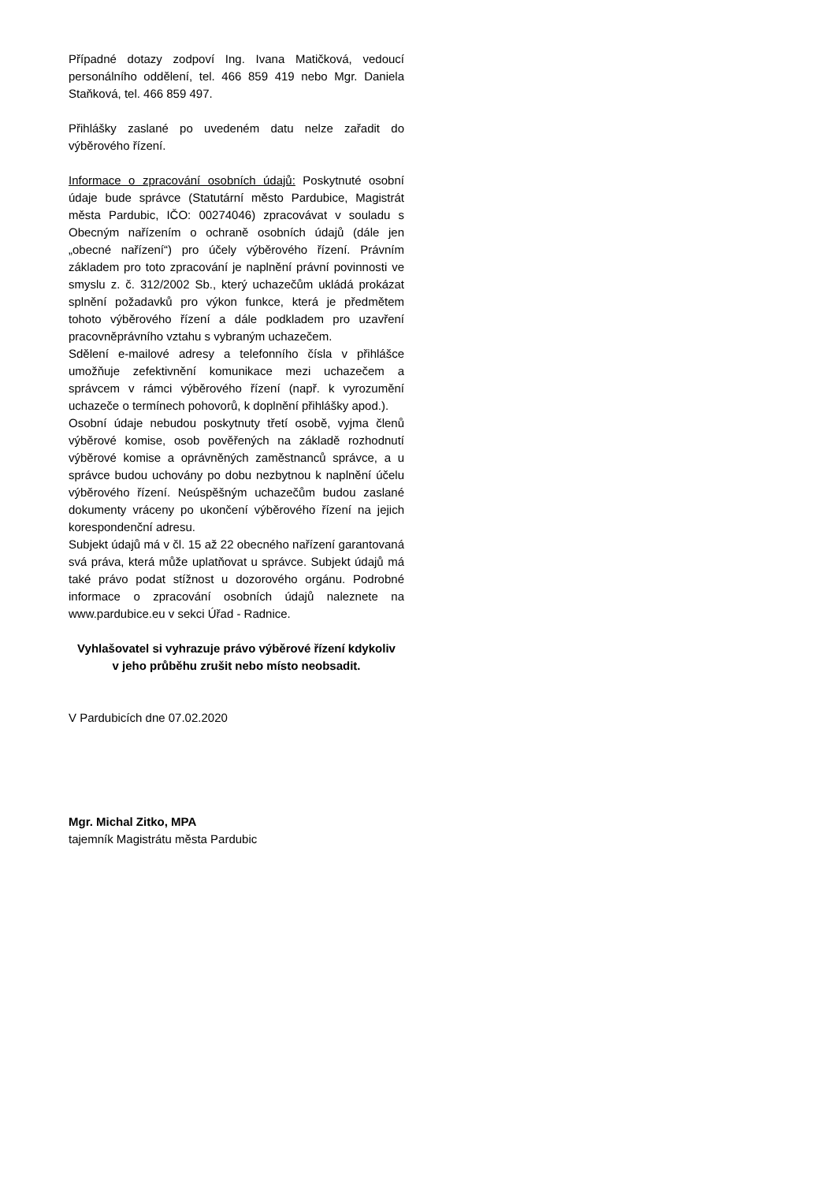Případné dotazy zodpoví Ing. Ivana Matičková, vedoucí personálního oddělení, tel. 466 859 419 nebo Mgr. Daniela Staňková, tel. 466 859 497.
Přihlášky zaslané po uvedeném datu nelze zařadit do výběrového řízení.
Informace o zpracování osobních údajů: Poskytnuté osobní údaje bude správce (Statutární město Pardubice, Magistrát města Pardubic, IČO: 00274046) zpracovávat v souladu s Obecným nařízením o ochraně osobních údajů (dále jen „obecné nařízení“) pro účely výběrového řízení. Právním základem pro toto zpracování je naplnění právní povinnosti ve smyslu z. č. 312/2002 Sb., který uchazečům ukládá prokázat splnění požadavků pro výkon funkce, která je předmětem tohoto výběrového řízení a dále podkladem pro uzavření pracovněprávního vztahu s vybraným uchazečem.
Sdělení e-mailové adresy a telefonního čísla v přihlášce umožňuje zefektivnění komunikace mezi uchazečem a správcem v rámci výběrového řízení (např. k vyrozumění uchazeče o termínech pohovorů, k doplnění přihlášky apod.).
Osobní údaje nebudou poskytnuty třetí osobě, vyjma členů výběrové komise, osob pověřených na základě rozhodnutí výběrové komise a oprávněných zaměstnanců správce, a u správce budou uchovány po dobu nezbytnou k naplnění účelu výběrového řízení. Neúspěšným uchazečům budou zaslané dokumenty vráceny po ukončení výběrového řízení na jejich korespondenční adresu.
Subjekt údajů má v čl. 15 až 22 obecného nařízení garantovaná svá práva, která může uplatňovat u správce. Subjekt údajů má také právo podat stížnost u dozorového orgánu. Podrobné informace o zpracování osobních údajů naleznete na www.pardubice.eu v sekci Úřad - Radnice.
Vyhlašovatel si vyhrazuje právo výběrové řízení kdykoliv
v jeho průběhu zrušit nebo místo neobsadit.
V Pardubicích dne 07.02.2020
Mgr. Michal Zitko, MPA
tajemník Magistrátu města Pardubic